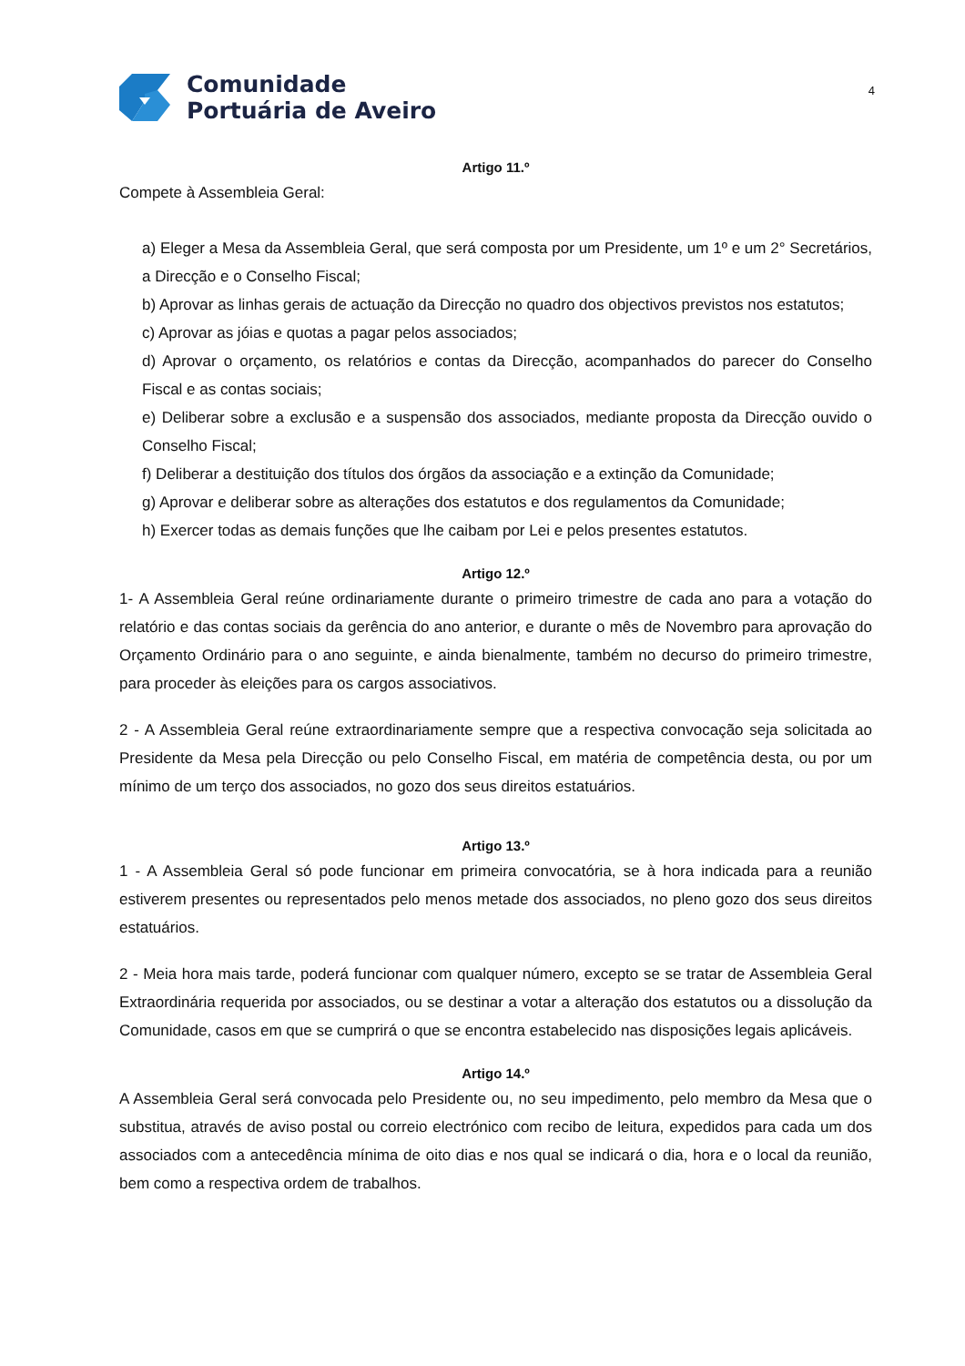Comunidade
Portuária de Aveiro
4
Artigo 11.º
Compete à Assembleia Geral:
a) Eleger a Mesa da Assembleia Geral, que será composta por um Presidente, um 1º e um 2° Secretários, a Direcção e o Conselho Fiscal;
b) Aprovar as linhas gerais de actuação da Direcção no quadro dos objectivos previstos nos estatutos;
c) Aprovar as jóias e quotas a pagar pelos associados;
d) Aprovar o orçamento, os relatórios e contas da Direcção, acompanhados do parecer do Conselho Fiscal e as contas sociais;
e) Deliberar sobre a exclusão e a suspensão dos associados, mediante proposta da Direcção ouvido o Conselho Fiscal;
f) Deliberar a destituição dos títulos dos órgãos da associação e a extinção da Comunidade;
g) Aprovar e deliberar sobre as alterações dos estatutos e dos regulamentos da Comunidade;
h) Exercer todas as demais funções que lhe caibam por Lei e pelos presentes estatutos.
Artigo 12.º
1- A Assembleia Geral reúne ordinariamente durante o primeiro trimestre de cada ano para a votação do relatório e das contas sociais da gerência do ano anterior, e durante o mês de Novembro para aprovação do Orçamento Ordinário para o ano seguinte, e ainda bienalmente, também no decurso do primeiro trimestre, para proceder às eleições para os cargos associativos.
2 - A Assembleia Geral reúne extraordinariamente sempre que a respectiva convocação seja solicitada ao Presidente da Mesa pela Direcção ou pelo Conselho Fiscal, em matéria de competência desta, ou por um mínimo de um terço dos associados, no gozo dos seus direitos estatuários.
Artigo 13.º
1 - A Assembleia Geral só pode funcionar em primeira convocatória, se à hora indicada para a reunião estiverem presentes ou representados pelo menos metade dos associados, no pleno gozo dos seus direitos estatuários.
2 - Meia hora mais tarde, poderá funcionar com qualquer número, excepto se se tratar de Assembleia Geral Extraordinária requerida por associados, ou se destinar a votar a alteração dos estatutos ou a dissolução da Comunidade, casos em que se cumprirá o que se encontra estabelecido nas disposições legais aplicáveis.
Artigo 14.º
A Assembleia Geral será convocada pelo Presidente ou, no seu impedimento, pelo membro da Mesa que o substitua, através de aviso postal ou correio electrónico com recibo de leitura, expedidos para cada um dos associados com a antecedência mínima de oito dias e nos qual se indicará o dia, hora e o local da reunião, bem como a respectiva ordem de trabalhos.